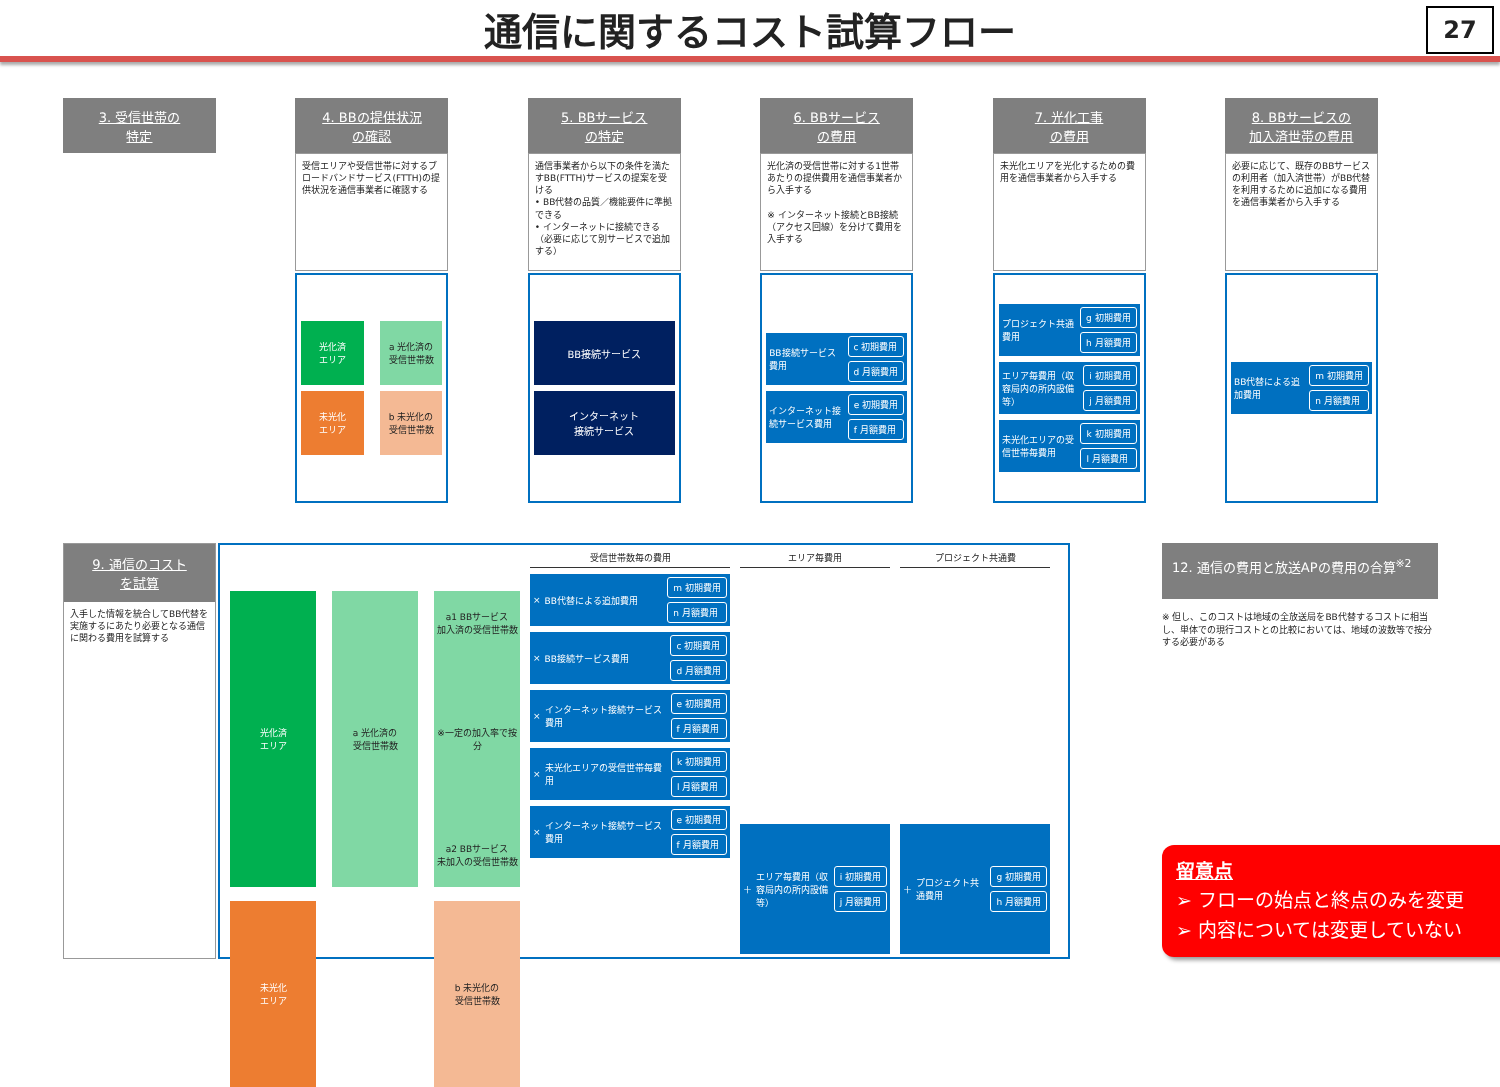通信に関するコスト試算フロー
27
3. 受信世帯の
特定
4. BBの提供状況
の確認
受信エリアや受信世帯に対するブロードバンドサービス(FTTH)の提供状況を通信事業者に確認する
光化済
エリア
a 光化済の
受信世帯数
未光化
エリア
b 未光化の
受信世帯数
5. BBサービス
の特定
通信事業者から以下の条件を満たすBB(FTTH)サービスの提案を受ける
• BB代替の品質／機能要件に準拠できる
• インターネットに接続できる（必要に応じて別サービスで追加する）
BB接続サービス
インターネット
接続サービス
6. BBサービス
の費用
光化済の受信世帯に対する1世帯あたりの提供費用を通信事業者から入手する
※ インターネット接続とBB接続（アクセス回線）を分けて費用を入手する
BB接続サービス費用 c 初期費用
d 月額費用
インターネット接続サービス費用 e 初期費用
f 月額費用
7. 光化工事
の費用
未光化エリアを光化するための費用を通信事業者から入手する
プロジェクト共通費用 g 初期費用
h 月額費用
エリア毎費用（収容局内の所内設備等） i 初期費用
j 月額費用
未光化エリアの受信世帯毎費用 k 初期費用
l 月額費用
8. BBサービスの
加入済世帯の費用
必要に応じて、既存のBBサービスの利用者（加入済世帯）がBB代替を利用するために追加になる費用を通信事業者から入手する
BB代替による追加費用 m 初期費用
n 月額費用
9. 通信のコスト
を試算
入手した情報を統合してBB代替を実施するにあたり必要となる通信に関わる費用を試算する
光化済
エリア
a 光化済の
受信世帯数
a1 BBサービス
加入済の受信世帯数
※一定の加入率で按分
a2 BBサービス
未加入の受信世帯数
未光化
エリア
b 未光化の
受信世帯数
受信世帯数毎の費用
× BB代替による追加費用 m 初期費用
n 月額費用
× BB接続サービス費用 c 初期費用
d 月額費用
× インターネット接続サービス費用 e 初期費用
f 月額費用
× 未光化エリアの受信世帯毎費用 k 初期費用
l 月額費用
× インターネット接続サービス費用 e 初期費用
f 月額費用
エリア毎費用
＋ エリア毎費用（収容局内の所内設備等） i 初期費用
j 月額費用
プロジェクト共通費
＋ プロジェクト共通費用 g 初期費用
h 月額費用
12. 通信の費用と放送APの費用の合算<sup>※2</sup>
※ 但し、このコストは地域の全放送局をBB代替するコストに相当し、単体での現行コストとの比較においては、地域の波数等で按分する必要がある
留意点
➢ フローの始点と終点のみを変更
➢ 内容については変更していない